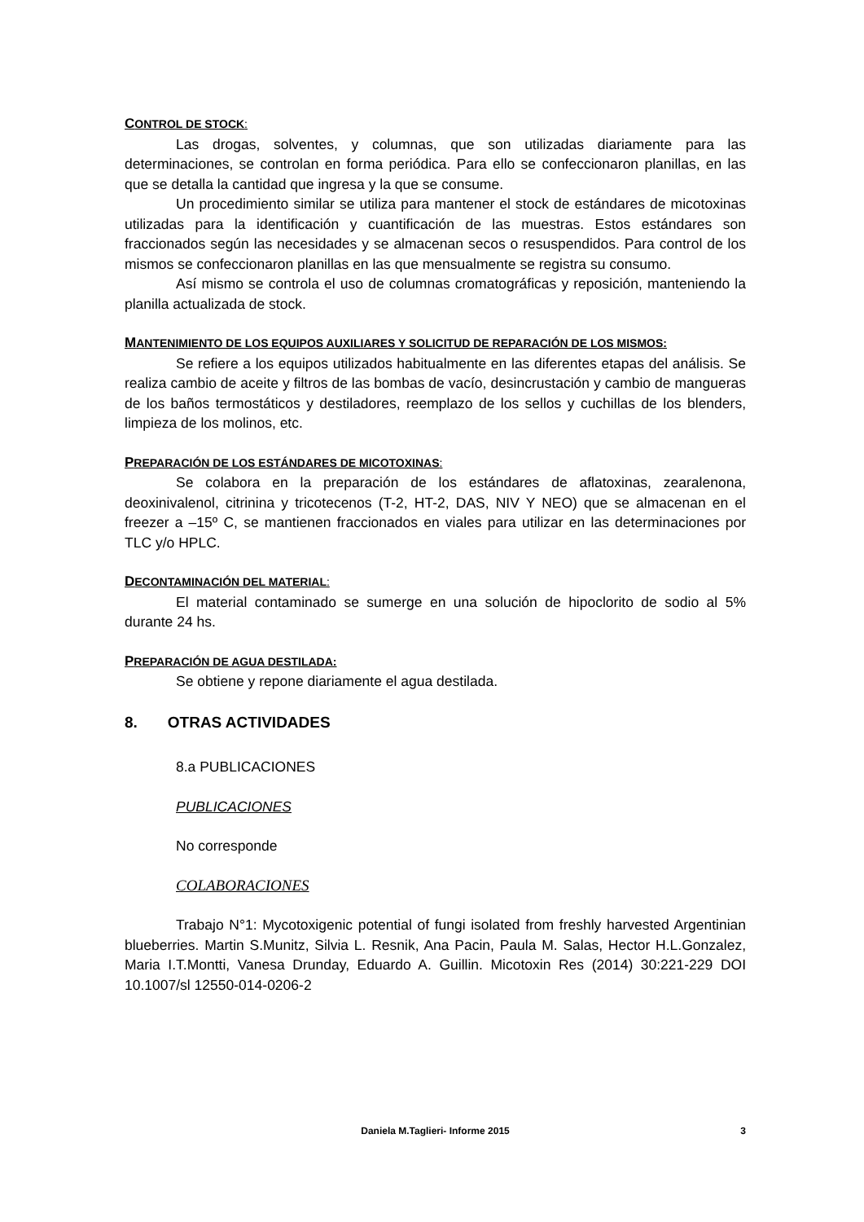CONTROL DE STOCK:
Las drogas, solventes, y columnas, que son utilizadas diariamente para las determinaciones, se controlan en forma periódica. Para ello se confeccionaron planillas, en las que se detalla la cantidad que ingresa y la que se consume.
Un procedimiento similar se utiliza para mantener el stock de estándares de micotoxinas utilizadas para la identificación y cuantificación de las muestras. Estos estándares son fraccionados según las necesidades y se almacenan secos o resuspendidos. Para control de los mismos se confeccionaron planillas en las que mensualmente se registra su consumo.
Así mismo se controla el uso de columnas cromatográficas y reposición, manteniendo la planilla actualizada de stock.
MANTENIMIENTO DE LOS EQUIPOS AUXILIARES Y SOLICITUD DE REPARACIÓN DE LOS MISMOS:
Se refiere a los equipos utilizados habitualmente en las diferentes etapas del análisis. Se realiza cambio de aceite y filtros de las bombas de vacío, desincrustación y cambio de mangueras de los baños termostáticos y destiladores, reemplazo de los sellos y cuchillas de los blenders, limpieza de los molinos, etc.
PREPARACIÓN DE LOS ESTÁNDARES DE MICOTOXINAS:
Se colabora en la preparación de los estándares de aflatoxinas, zearalenona, deoxinivalenol, citrinina y tricotecenos (T-2, HT-2, DAS, NIV Y NEO) que se almacenan en el freezer a –15º C, se mantienen fraccionados en viales para utilizar en las determinaciones por TLC y/o HPLC.
DECONTAMINACIÓN DEL MATERIAL:
El material contaminado se sumerge en una solución de hipoclorito de sodio al 5% durante 24 hs.
PREPARACIÓN DE AGUA DESTILADA:
Se obtiene y repone diariamente el agua destilada.
8. OTRAS ACTIVIDADES
8.a PUBLICACIONES
PUBLICACIONES
No corresponde
COLABORACIONES
Trabajo N°1: Mycotoxigenic potential of fungi isolated from freshly harvested Argentinian blueberries. Martin S.Munitz, Silvia L. Resnik, Ana Pacin, Paula M. Salas, Hector H.L.Gonzalez, Maria I.T.Montti, Vanesa Drunday, Eduardo A. Guillin. Micotoxin Res (2014) 30:221-229 DOI 10.1007/sl 12550-014-0206-2
Daniela M.Taglieri- Informe 2015 3